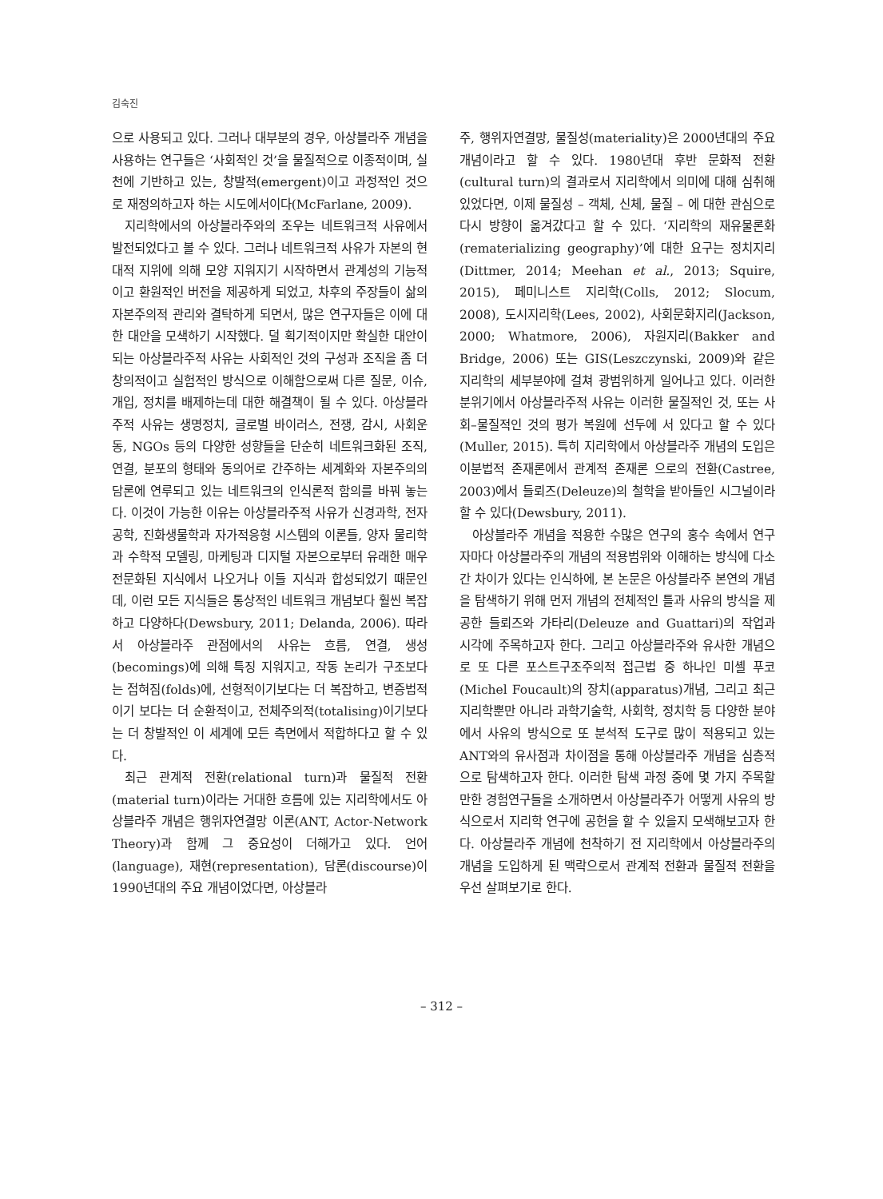김숙진
으로 사용되고 있다. 그러나 대부분의 경우, 아상블라주 개념을 사용하는 연구들은 ‘사회적인 것’을 물질적으로 이종적이며, 실천에 기반하고 있는, 창발적(emergent)이고 과정적인 것으로 재정의하고자 하는 시도에서이다(McFarlane, 2009).
지리학에서의 아상블라주와의 조우는 네트워크적 사유에서 발전되었다고 볼 수 있다. 그러나 네트워크적 사유가 자본의 현대적 지위에 의해 모양 지워지기 시작하면서 관계성의 기능적이고 환원적인 버전을 제공하게 되었고, 차후의 주장들이 삶의 자본주의적 관리와 결탁하게 되면서, 많은 연구자들은 이에 대한 대안을 모색하기 시작했다. 덜 획기적이지만 확실한 대안이 되는 아상블라주적 사유는 사회적인 것의 구성과 조직을 좀 더 창의적이고 실험적인 방식으로 이해함으로써 다른 질문, 이슈, 개입, 정치를 배제하는데 대한 해결책이 될 수 있다. 아상블라주적 사유는 생명정치, 글로벌 바이러스, 전쟁, 감시, 사회운동, NGOs 등의 다양한 성향들을 단순히 네트워크화된 조직, 연결, 분포의 형태와 동의어로 간주하는 세계화와 자본주의의 담론에 연루되고 있는 네트워크의 인식론적 함의를 바꿔 놓는다. 이것이 가능한 이유는 아상블라주적 사유가 신경과학, 전자공학, 진화생물학과 자가적응형 시스템의 이론들, 양자 물리학과 수학적 모델링, 마케팅과 디지털 자본으로부터 유래한 매우 전문화된 지식에서 나오거나 이들 지식과 합성되었기 때문인데, 이런 모든 지식들은 통상적인 네트워크 개념보다 훨씬 복잡하고 다양하다(Dewsbury, 2011; Delanda, 2006). 따라서 아상블라주 관점에서의 사유는 흐름, 연결, 생성(becomings)에 의해 특징 지워지고, 작동 논리가 구조보다는 접혀짐(folds)에, 선형적이기보다는 더 복잡하고, 변증법적이기 보다는 더 순환적이고, 전체주의적(totalising)이기보다는 더 창발적인 이 세계에 모든 측면에서 적합하다고 할 수 있다.
최근 관계적 전환(relational turn)과 물질적 전환(material turn)이라는 거대한 흐름에 있는 지리학에서도 아상블라주 개념은 행위자연결망 이론(ANT, Actor-Network Theory)과 함께 그 중요성이 더해가고 있다. 언어(language), 재현(representation), 담론(discourse)이 1990년대의 주요 개념이었다면, 아상블라
주, 행위자연결망, 물질성(materiality)은 2000년대의 주요 개념이라고 할 수 있다. 1980년대 후반 문화적 전환(cultural turn)의 결과로서 지리학에서 의미에 대해 심취해 있었다면, 이제 물질성 – 객체, 신체, 물질 – 에 대한 관심으로 다시 방향이 옮겨갔다고 할 수 있다. ‘지리학의 재유물론화(rematerializing geography)’에 대한 요구는 정치지리(Dittmer, 2014; Meehan et al., 2013; Squire, 2015), 페미니스트 지리학(Colls, 2012; Slocum, 2008), 도시지리학(Lees, 2002), 사회문화지리(Jackson, 2000; Whatmore, 2006), 자원지리(Bakker and Bridge, 2006) 또는 GIS(Leszczynski, 2009)와 같은 지리학의 세부분야에 걸쳐 광범위하게 일어나고 있다. 이러한 분위기에서 아상블라주적 사유는 이러한 물질적인 것, 또는 사회–물질적인 것의 평가 복원에 선두에 서 있다고 할 수 있다(Muller, 2015). 특히 지리학에서 아상블라주 개념의 도입은 이분법적 존재론에서 관계적 존재론 으로의 전환(Castree, 2003)에서 들뢰즈(Deleuze)의 철학을 받아들인 시그널이라 할 수 있다(Dewsbury, 2011).
아상블라주 개념을 적용한 수많은 연구의 홍수 속에서 연구자마다 아상블라주의 개념의 적용범위와 이해하는 방식에 다소간 차이가 있다는 인식하에, 본 논문은 아상블라주 본연의 개념을 탐색하기 위해 먼저 개념의 전체적인 틀과 사유의 방식을 제공한 들뢰즈와 가타리(Deleuze and Guattari)의 작업과 시각에 주목하고자 한다. 그리고 아상블라주와 유사한 개념으로 또 다른 포스트구조주의적 접근법 중 하나인 미셸 푸코(Michel Foucault)의 장치(apparatus)개념, 그리고 최근 지리학뿐만 아니라 과학기술학, 사회학, 정치학 등 다양한 분야에서 사유의 방식으로 또 분석적 도구로 많이 적용되고 있는 ANT와의 유사점과 차이점을 통해 아상블라주 개념을 심층적으로 탐색하고자 한다. 이러한 탐색 과정 중에 몇 가지 주목할 만한 경험연구들을 소개하면서 아상블라주가 어떻게 사유의 방식으로서 지리학 연구에 공헌을 할 수 있을지 모색해보고자 한다. 아상블라주 개념에 천착하기 전 지리학에서 아상블라주의 개념을 도입하게 된 맥락으로서 관계적 전환과 물질적 전환을 우선 살펴보기로 한다.
– 312 –